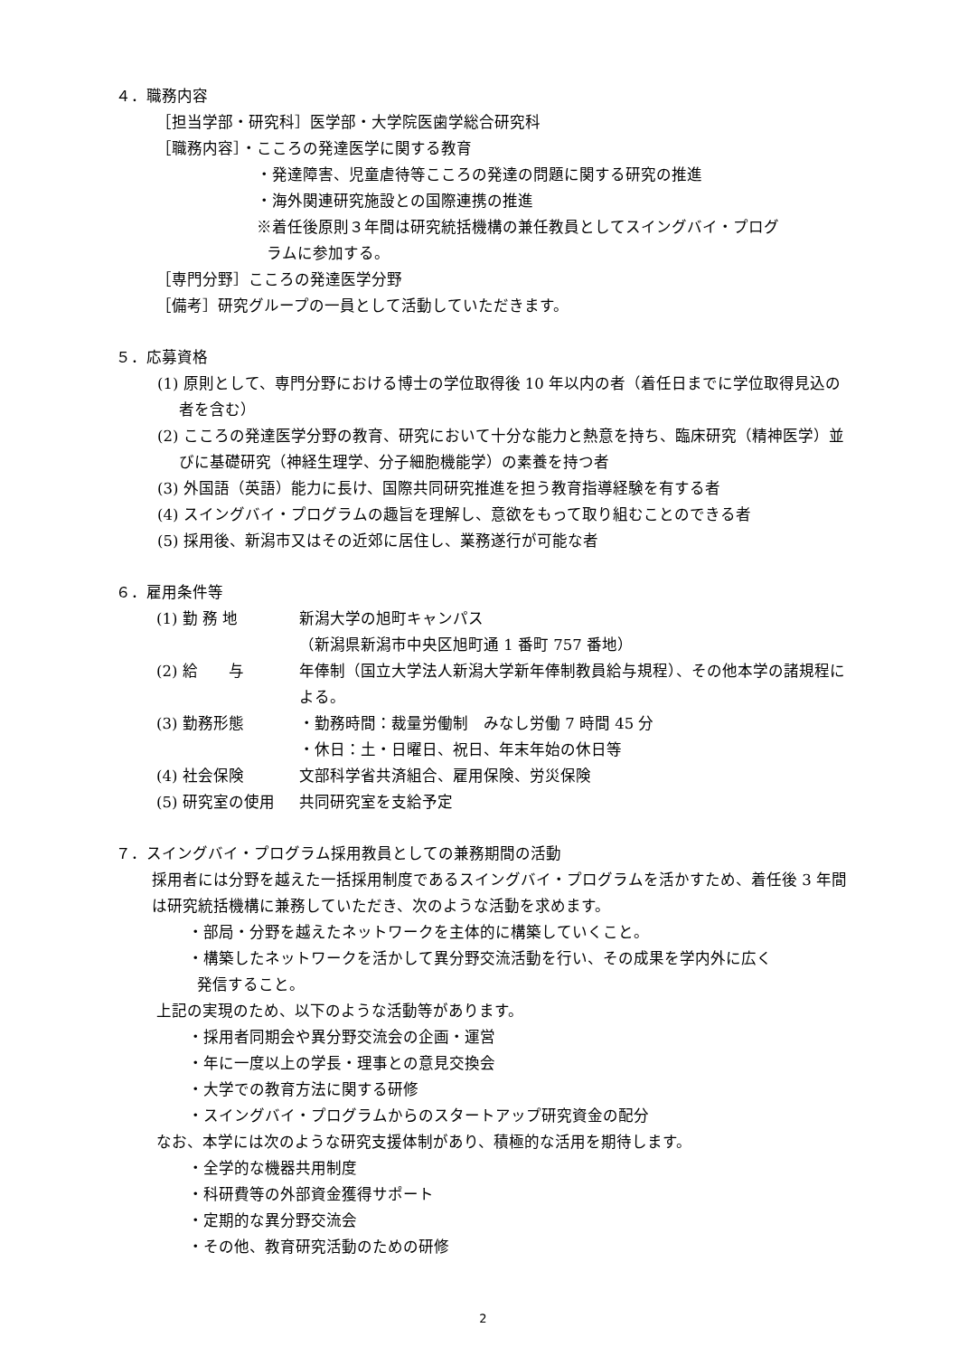４．職務内容
［担当学部・研究科］医学部・大学院医歯学総合研究科
［職務内容］・こころの発達医学に関する教育
・発達障害、児童虐待等こころの発達の問題に関する研究の推進
・海外関連研究施設との国際連携の推進
※着任後原則３年間は研究統括機構の兼任教員としてスイングバイ・プログ
ラムに参加する。
［専門分野］こころの発達医学分野
［備考］研究グループの一員として活動していただきます。
５．応募資格
(1) 原則として、専門分野における博士の学位取得後 10 年以内の者（着任日までに学位取得見込の者を含む）
(2) こころの発達医学分野の教育、研究において十分な能力と熱意を持ち、臨床研究（精神医学）並びに基礎研究（神経生理学、分子細胞機能学）の素養を持つ者
(3) 外国語（英語）能力に長け、国際共同研究推進を担う教育指導経験を有する者
(4) スイングバイ・プログラムの趣旨を理解し、意欲をもって取り組むことのできる者
(5) 採用後、新潟市又はその近郊に居住し、業務遂行が可能な者
６．雇用条件等
(1) 勤 務 地 新潟大学の旭町キャンパス
（新潟県新潟市中央区旭町通 1 番町 757 番地）
(2) 給　　与 年俸制（国立大学法人新潟大学新年俸制教員給与規程）、その他本学の諸規程による。
(3) 勤務形態 ・勤務時間：裁量労働制　みなし労働 7 時間 45 分
・休日：土・日曜日、祝日、年末年始の休日等
(4) 社会保険 文部科学省共済組合、雇用保険、労災保険
(5) 研究室の使用 共同研究室を支給予定
７．スイングバイ・プログラム採用教員としての兼務期間の活動
採用者には分野を越えた一括採用制度であるスイングバイ・プログラムを活かすため、着任後 3 年間は研究統括機構に兼務していただき、次のような活動を求めます。
・部局・分野を越えたネットワークを主体的に構築していくこと。
・構築したネットワークを活かして異分野交流活動を行い、その成果を学内外に広く
発信すること。
上記の実現のため、以下のような活動等があります。
・採用者同期会や異分野交流会の企画・運営
・年に一度以上の学長・理事との意見交換会
・大学での教育方法に関する研修
・スイングバイ・プログラムからのスタートアップ研究資金の配分
なお、本学には次のような研究支援体制があり、積極的な活用を期待します。
・全学的な機器共用制度
・科研費等の外部資金獲得サポート
・定期的な異分野交流会
・その他、教育研究活動のための研修
2